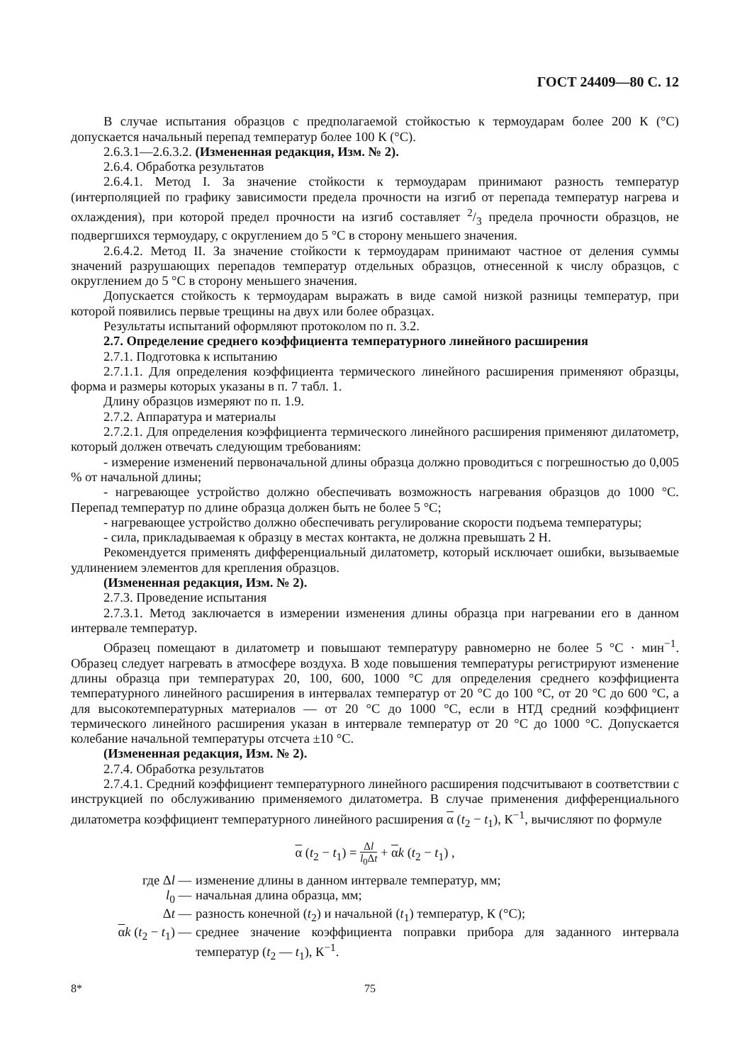ГОСТ 24409—80 С. 12
В случае испытания образцов с предполагаемой стойкостью к термоударам более 200 К (°С) допускается начальный перепад температур более 100 К (°С).
2.6.3.1—2.6.3.2. (Измененная редакция, Изм. № 2).
2.6.4. Обработка результатов
2.6.4.1. Метод I. За значение стойкости к термоударам принимают разность температур (интерполяцией по графику зависимости предела прочности на изгиб от перепада температур нагрева и охлаждения), при которой предел прочности на изгиб составляет 2/3 предела прочности образцов, не подвергшихся термоудару, с округлением до 5 °С в сторону меньшего значения.
2.6.4.2. Метод II. За значение стойкости к термоударам принимают частное от деления суммы значений разрушающих перепадов температур отдельных образцов, отнесенной к числу образцов, с округлением до 5 °С в сторону меньшего значения.
Допускается стойкость к термоударам выражать в виде самой низкой разницы температур, при которой появились первые трещины на двух или более образцах.
Результаты испытаний оформляют протоколом по п. 3.2.
2.7. Определение среднего коэффициента температурного линейного расширения
2.7.1. Подготовка к испытанию
2.7.1.1. Для определения коэффициента термического линейного расширения применяют образцы, форма и размеры которых указаны в п. 7 табл. 1.
Длину образцов измеряют по п. 1.9.
2.7.2. Аппаратура и материалы
2.7.2.1. Для определения коэффициента термического линейного расширения применяют дилатометр, который должен отвечать следующим требованиям:
- измерение изменений первоначальной длины образца должно проводиться с погрешностью до 0,005 % от начальной длины;
- нагревающее устройство должно обеспечивать возможность нагревания образцов до 1000 °С. Перепад температур по длине образца должен быть не более 5 °С;
- нагревающее устройство должно обеспечивать регулирование скорости подъема температуры;
- сила, прикладываемая к образцу в местах контакта, не должна превышать 2 Н.
Рекомендуется применять дифференциальный дилатометр, который исключает ошибки, вызываемые удлинением элементов для крепления образцов.
(Измененная редакция, Изм. № 2).
2.7.3. Проведение испытания
2.7.3.1. Метод заключается в измерении изменения длины образца при нагревании его в данном интервале температур.
Образец помещают в дилатометр и повышают температуру равномерно не более 5 °С · мин<sup>−1</sup>. Образец следует нагревать в атмосфере воздуха. В ходе повышения температуры регистрируют изменение длины образца при температурах 20, 100, 600, 1000 °С для определения среднего коэффициента температурного линейного расширения в интервалах температур от 20 °С до 100 °С, от 20 °С до 600 °С, а для высокотемпературных материалов — от 20 °С до 1000 °С, если в НТД средний коэффициент термического линейного расширения указан в интервале температур от 20 °С до 1000 °С. Допускается колебание начальной температуры отсчета ±10 °С.
(Измененная редакция, Изм. № 2).
2.7.4. Обработка результатов
2.7.4.1. Средний коэффициент температурного линейного расширения подсчитывают в соответствии с инструкцией по обслуживанию применяемого дилатометра. В случае применения дифференциального дилатометра коэффициент температурного линейного расширения α (t<sub>2</sub> − t<sub>1</sub>), К<sup>−1</sup>, вычисляют по формуле
α (t<sub>2</sub> − t<sub>1</sub>) = Δl l<sub>0</sub>Δt + αk (t<sub>2</sub> − t<sub>1</sub>) ,
где Δl —
изменение длины в данном интервале температур, мм;
l<sub>0</sub> —
начальная длина образца, мм;
Δt —
разность конечной (t<sub>2</sub>) и начальной (t<sub>1</sub>) температур, К (°С);
αk (t<sub>2</sub> − t<sub>1</sub>) —
среднее значение коэффициента поправки прибора для заданного интервала температур (t<sub>2</sub> — t<sub>1</sub>), К<sup>−1</sup>.
8* 75